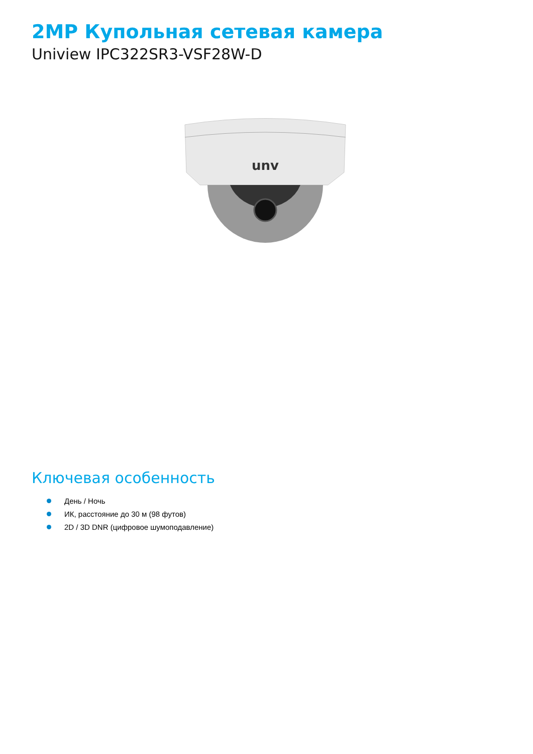2MP Купольная сетевая камера
Uniview IPC322SR3-VSF28W-D
unv
Ключевая особенность
День / Ночь
ИК, расстояние до 30 м (98 футов)
2D / 3D DNR (цифровое шумоподавление)